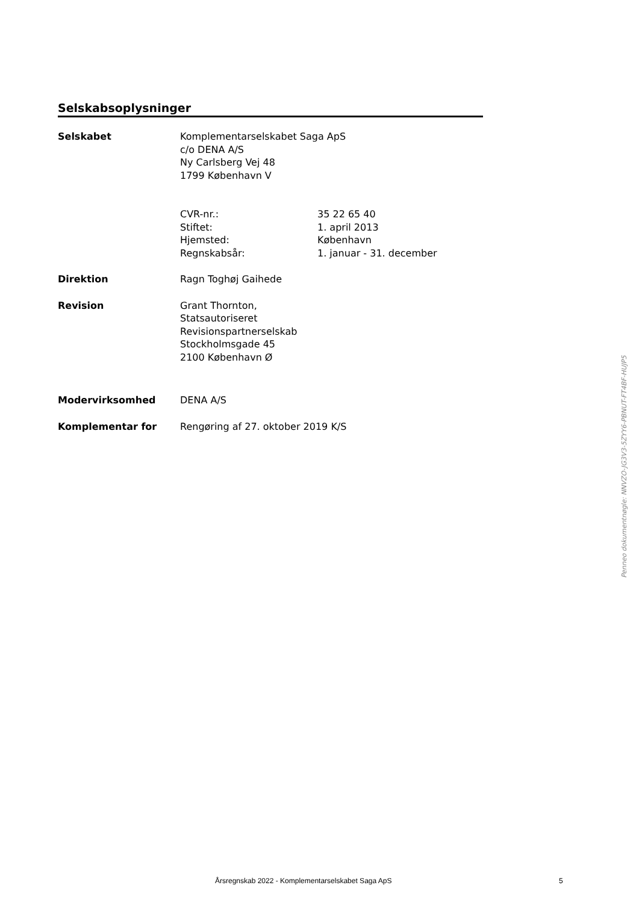Selskabsoplysninger
Selskabet Komplementarselskabet Saga ApS
c/o DENA A/S
Ny Carlsberg Vej 48
1799 København V
CVR-nr.: 35 22 65 40 Stiftet: 1. april 2013 Hjemsted: København Regnskabsår: 1. januar - 31. december
Direktion Ragn Toghøj Gaihede
Revision Grant Thornton,
Statsautoriseret
Revisionspartnerselskab
Stockholmsgade 45
2100 København Ø
Modervirksomhed DENA A/S
Komplementar for Rengøring af 27. oktober 2019 K/S
Penneo dokumentnøgle: NNVZO-JG3V3-5ZYY6-PBNUT-FT4BF-HUJP5
Årsregnskab 2022 - Komplementarselskabet Saga ApS 5